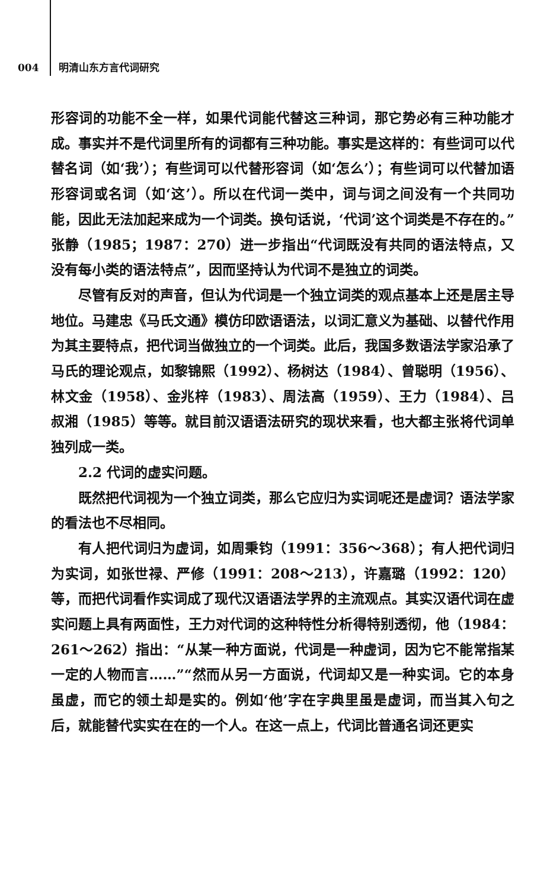004 明清山东方言代词研究
形容词的功能不全一样，如果代词能代替这三种词，那它势必有三种功能才成。事实并不是代词里所有的词都有三种功能。事实是这样的：有些词可以代替名词（如‘我’）；有些词可以代替形容词（如‘怎么’）；有些词可以代替加语形容词或名词（如‘这’）。所以在代词一类中，词与词之间没有一个共同功能，因此无法加起来成为一个词类。换句话说，‘代词’这个词类是不存在的。”张静（1985；1987：270）进一步指出“代词既没有共同的语法特点，又没有每小类的语法特点”，因而坚持认为代词不是独立的词类。
尽管有反对的声音，但认为代词是一个独立词类的观点基本上还是居主导地位。马建忠《马氏文通》模仿印欧语语法，以词汇意义为基础、以替代作用为其主要特点，把代词当做独立的一个词类。此后，我国多数语法学家沿承了马氏的理论观点，如黎锦熙（1992）、杨树达（1984）、曾聪明（1956）、林文金（1958）、金兆梓（1983）、周法高（1959）、王力（1984）、吕叔湘（1985）等等。就目前汉语语法研究的现状来看，也大都主张将代词单独列成一类。
2.2 代词的虚实问题。
既然把代词视为一个独立词类，那么它应归为实词呢还是虚词？语法学家的看法也不尽相同。
有人把代词归为虚词，如周秉钧（1991：356～368）；有人把代词归为实词，如张世禄、严修（1991：208～213），许嘉璐（1992：120）等，而把代词看作实词成了现代汉语语法学界的主流观点。其实汉语代词在虚实问题上具有两面性，王力对代词的这种特性分析得特别透彻，他（1984：261～262）指出：“从某一种方面说，代词是一种虚词，因为它不能常指某一定的人物而言……”“然而从另一方面说，代词却又是一种实词。它的本身虽虚，而它的领土却是实的。例如‘他’字在字典里虽是虚词，而当其入句之后，就能替代实实在在的一个人。在这一点上，代词比普通名词还更实